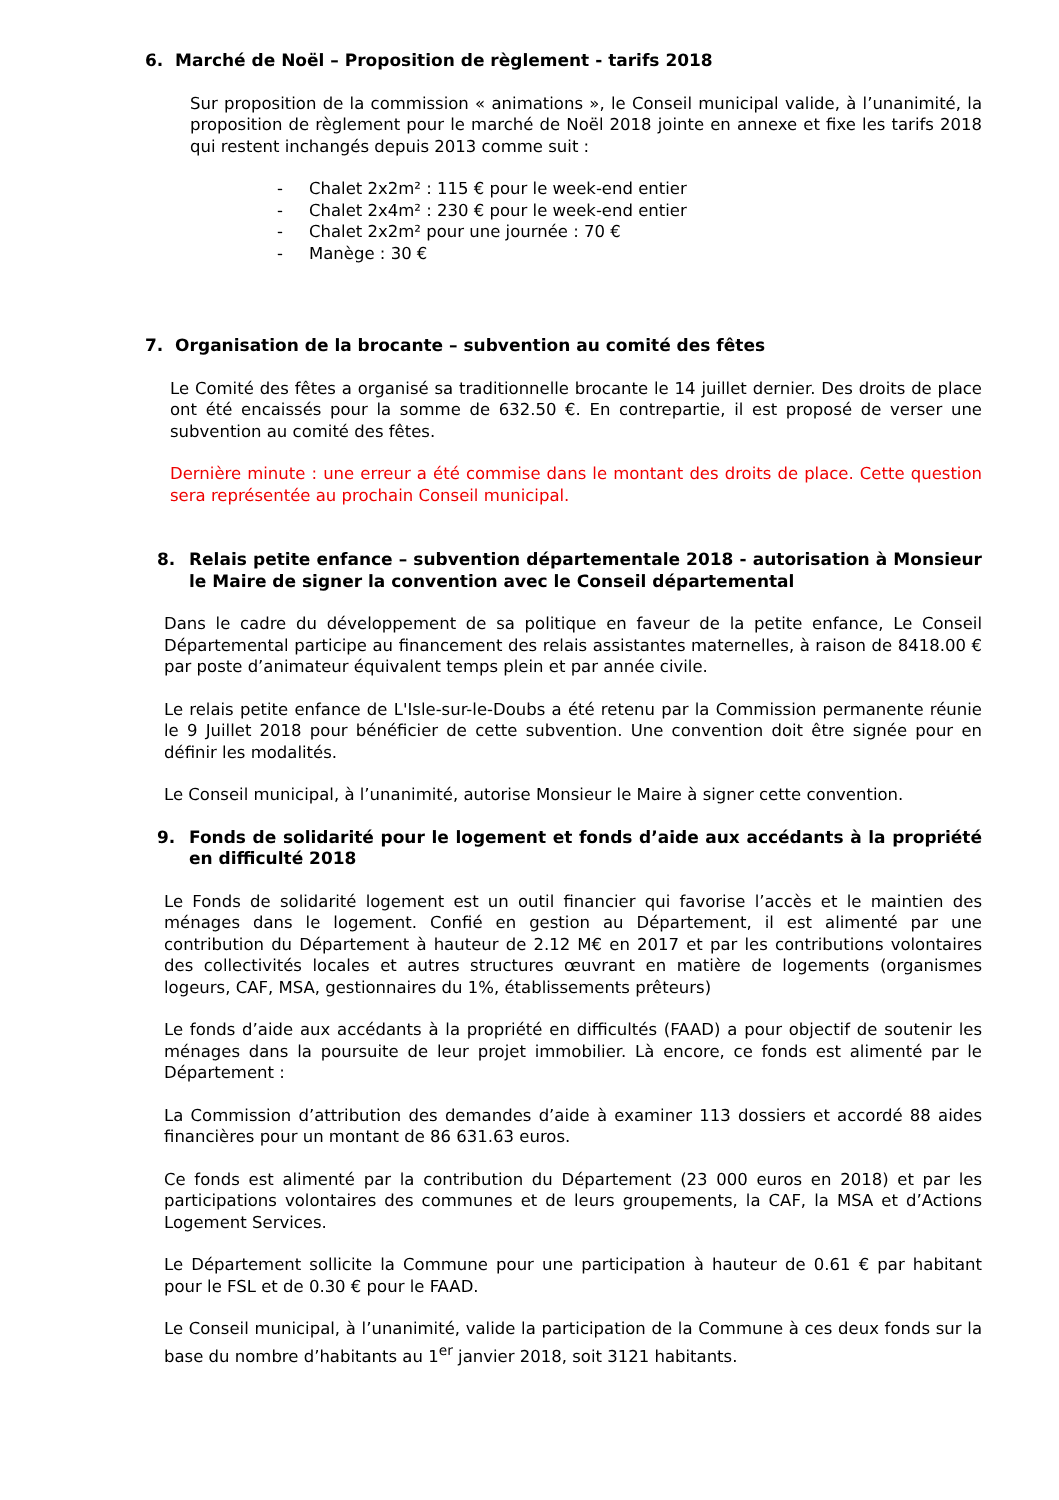6. Marché de Noël – Proposition de règlement - tarifs 2018
Sur proposition de la commission « animations », le Conseil municipal valide, à l’unanimité, la proposition de règlement pour le marché de Noël 2018 jointe en annexe et fixe les tarifs 2018 qui restent inchangés depuis 2013 comme suit :
- Chalet 2x2m² : 115 € pour le week-end entier
- Chalet 2x4m² : 230 € pour le week-end entier
- Chalet 2x2m² pour une journée : 70 €
- Manège : 30 €
7. Organisation de la brocante – subvention au comité des fêtes
Le Comité des fêtes a organisé sa traditionnelle brocante le 14 juillet dernier. Des droits de place ont été encaissés pour la somme de 632.50 €. En contrepartie, il est proposé de verser une subvention au comité des fêtes.
Dernière minute : une erreur a été commise dans le montant des droits de place. Cette question sera représentée au prochain Conseil municipal.
8. Relais petite enfance – subvention départementale 2018 - autorisation à Monsieur le Maire de signer la convention avec le Conseil départemental
Dans le cadre du développement de sa politique en faveur de la petite enfance, Le Conseil Départemental participe au financement des relais assistantes maternelles, à raison de 8418.00 € par poste d’animateur équivalent temps plein et par année civile.
Le relais petite enfance de L'Isle-sur-le-Doubs a été retenu par la Commission permanente réunie le 9 Juillet 2018 pour bénéficier de cette subvention. Une convention doit être signée pour en définir les modalités.
Le Conseil municipal, à l’unanimité, autorise Monsieur le Maire à signer cette convention.
9. Fonds de solidarité pour le logement et fonds d’aide aux accédants à la propriété en difficulté 2018
Le Fonds de solidarité logement est un outil financier qui favorise l’accès et le maintien des ménages dans le logement. Confié en gestion au Département, il est alimenté par une contribution du Département à hauteur de 2.12 M€ en 2017 et par les contributions volontaires des collectivités locales et autres structures œuvrant en matière de logements (organismes logeurs, CAF, MSA, gestionnaires du 1%, établissements prêteurs)
Le fonds d’aide aux accédants à la propriété en difficultés (FAAD) a pour objectif de soutenir les ménages dans la poursuite de leur projet immobilier. Là encore, ce fonds est alimenté par le Département :
La Commission d’attribution des demandes d’aide à examiner 113 dossiers et accordé 88 aides financières pour un montant de 86 631.63 euros.
Ce fonds est alimenté par la contribution du Département (23 000 euros en 2018) et par les participations volontaires des communes et de leurs groupements, la CAF, la MSA et d’Actions Logement Services.
Le Département sollicite la Commune pour une participation à hauteur de 0.61 € par habitant pour le FSL et de 0.30 € pour le FAAD.
Le Conseil municipal, à l’unanimité, valide la participation de la Commune à ces deux fonds sur la base du nombre d’habitants au 1<sup>er</sup> janvier 2018, soit 3121 habitants.